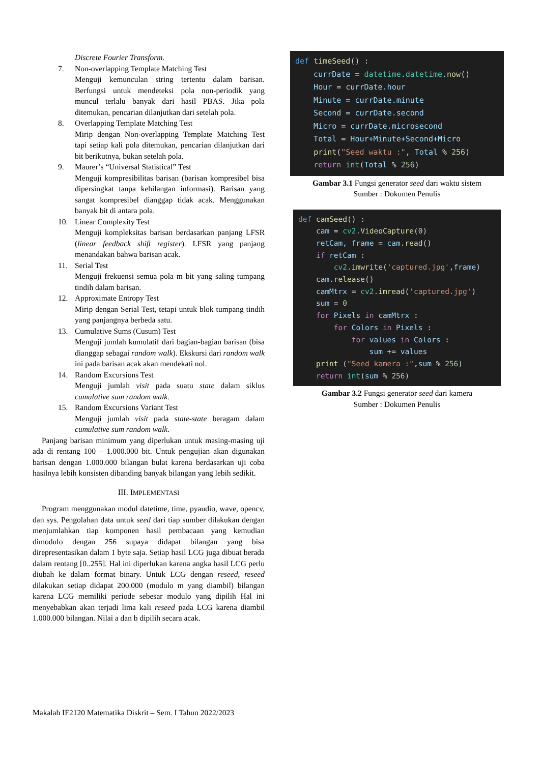Discrete Fourier Transform.
7. Non-overlapping Template Matching Test
Menguji kemunculan string tertentu dalam barisan. Berfungsi untuk mendeteksi pola non-periodik yang muncul terlalu banyak dari hasil PBAS. Jika pola ditemukan, pencarian dilanjutkan dari setelah pola.
8. Overlapping Template Matching Test
Mirip dengan Non-overlapping Template Matching Test tapi setiap kali pola ditemukan, pencarian dilanjutkan dari bit berikutnya, bukan setelah pola.
9. Maurer’s “Universal Statistical” Test
Menguji kompresibilitas barisan (barisan kompresibel bisa dipersingkat tanpa kehilangan informasi). Barisan yang sangat kompresibel dianggap tidak acak. Menggunakan banyak bit di antara pola.
10. Linear Complexity Test
Menguji kompleksitas barisan berdasarkan panjang LFSR (linear feedback shift register). LFSR yang panjang menandakan bahwa barisan acak.
11. Serial Test
Menguji frekuensi semua pola m bit yang saling tumpang tindih dalam barisan.
12. Approximate Entropy Test
Mirip dengan Serial Test, tetapi untuk blok tumpang tindih yang panjangnya berbeda satu.
13. Cumulative Sums (Cusum) Test
Menguji jumlah kumulatif dari bagian-bagian barisan (bisa dianggap sebagai random walk). Ekskursi dari random walk ini pada barisan acak akan mendekati nol.
14. Random Excursions Test
Menguji jumlah visit pada suatu state dalam siklus cumulative sum random walk.
15. Random Excursions Variant Test
Menguji jumlah visit pada state-state beragam dalam cumulative sum random walk.
Panjang barisan minimum yang diperlukan untuk masing-masing uji ada di rentang 100 – 1.000.000 bit. Untuk pengujian akan digunakan barisan dengan 1.000.000 bilangan bulat karena berdasarkan uji coba hasilnya lebih konsisten dibanding banyak bilangan yang lebih sedikit.
III. IMPLEMENTASI
Program menggunakan modul datetime, time, pyaudio, wave, opencv, dan sys. Pengolahan data untuk seed dari tiap sumber dilakukan dengan menjumlahkan tiap komponen hasil pembacaan yang kemudian dimodulo dengan 256 supaya didapat bilangan yang bisa direpresentasikan dalam 1 byte saja. Setiap hasil LCG juga dibuat berada dalam rentang [0..255]. Hal ini diperlukan karena angka hasil LCG perlu diubah ke dalam format binary. Untuk LCG dengan reseed, reseed dilakukan setiap didapat 200.000 (modulo m yang diambil) bilangan karena LCG memiliki periode sebesar modulo yang dipilih Hal ini menyebabkan akan terjadi lima kali reseed pada LCG karena diambil 1.000.000 bilangan. Nilai a dan b dipilih secara acak.
def timeSeed() : currDate = datetime.datetime.now() Hour = currDate.hour Minute = currDate.minute Second = currDate.second Micro = currDate.microsecond Total = Hour+Minute+Second+Micro print("Seed waktu :", Total % 256) return int(Total % 256)
Gambar 3.1 Fungsi generator seed dari waktu sistem
Sumber : Dokumen Penulis
def camSeed() : cam = cv2.VideoCapture(0) retCam, frame = cam.read() if retCam : cv2.imwrite('captured.jpg', frame) cam.release() camMtrx = cv2.imread('captured.jpg') sum = 0 for Pixels in camMtrx : for Colors in Pixels : for values in Colors : sum += values print ("Seed kamera :", sum % 256) return int(sum % 256)
Gambar 3.2 Fungsi generator seed dari kamera
Sumber : Dokumen Penulis
Makalah IF2120 Matematika Diskrit – Sem. I Tahun 2022/2023